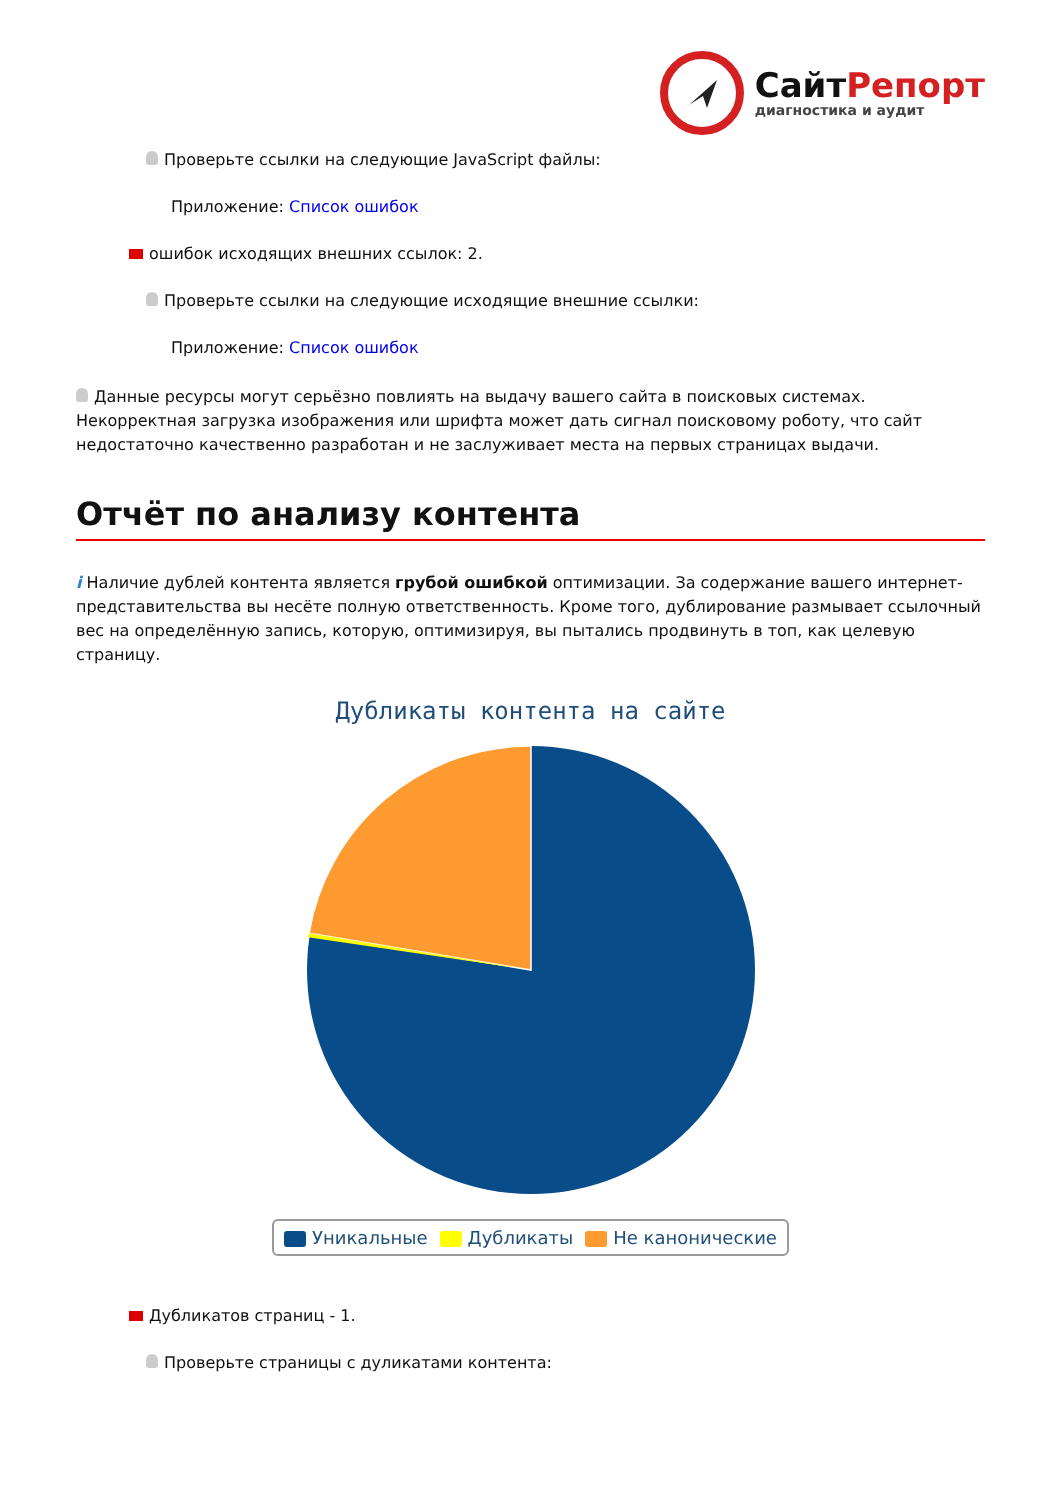СайтРепорт
диагностика и аудит
Проверьте ссылки на следующие JavaScript файлы:
Приложение: Список ошибок
ошибок исходящих внешних ссылок: 2.
Проверьте ссылки на следующие исходящие внешние ссылки:
Приложение: Список ошибок
Данные ресурсы могут серьёзно повлиять на выдачу вашего сайта в поисковых системах. Некорректная загрузка изображения или шрифта может дать сигнал поисковому роботу, что сайт недостаточно качественно разработан и не заслуживает места на первых страницах выдачи.
Отчёт по анализу контента
i Наличие дублей контента является грубой ошибкой оптимизации. За содержание вашего интернет-представительства вы несёте полную ответственность. Кроме того, дублирование размывает ссылочный вес на определённую запись, которую, оптимизируя, вы пытались продвинуть в топ, как целевую страницу.
Дубликаты контента на сайте
Уникальные Дубликаты Не канонические
Дубликатов страниц - 1.
Проверьте страницы с дуликатами контента: